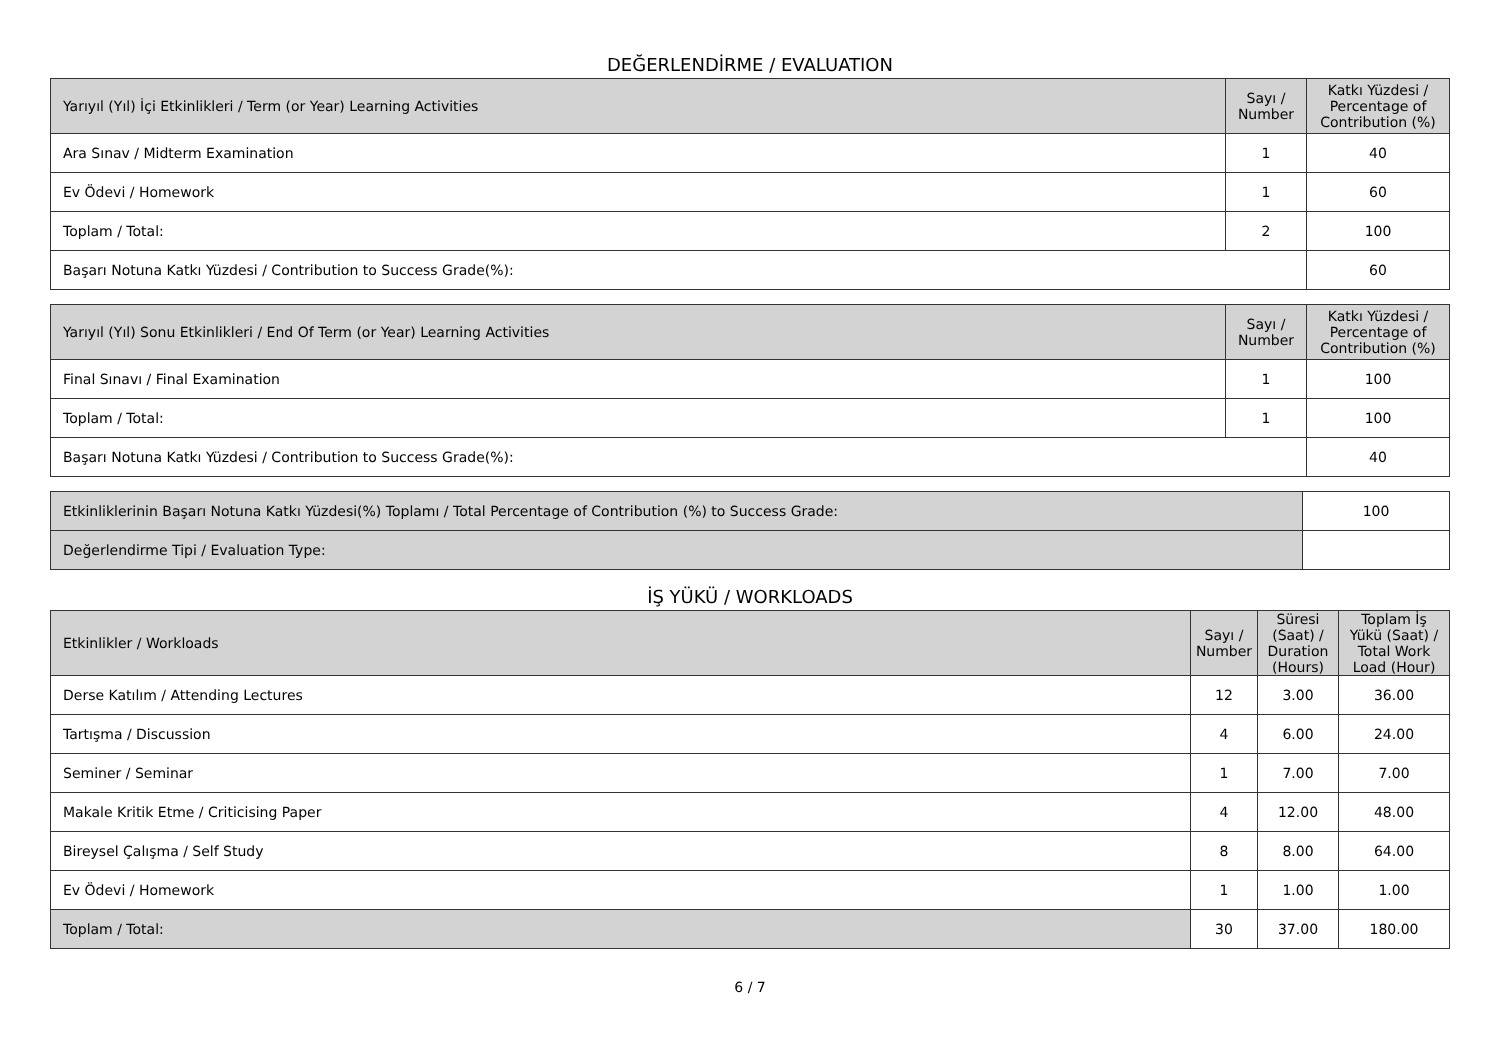DEĞERLENDİRME / EVALUATION
| Yarıyıl (Yıl) İçi Etkinlikleri / Term (or Year) Learning Activities | Sayı / Number | Katkı Yüzdesi / Percentage of Contribution (%) |
| --- | --- | --- |
| Ara Sınav / Midterm Examination | 1 | 40 |
| Ev Ödevi / Homework | 1 | 60 |
| Toplam / Total: | 2 | 100 |
| Başarı Notuna Katkı Yüzdesi / Contribution to Success Grade(%): | | 60 |
| Yarıyıl (Yıl) Sonu Etkinlikleri / End Of Term (or Year) Learning Activities | Sayı / Number | Katkı Yüzdesi / Percentage of Contribution (%) |
| --- | --- | --- |
| Final Sınavı / Final Examination | 1 | 100 |
| Toplam / Total: | 1 | 100 |
| Başarı Notuna Katkı Yüzdesi / Contribution to Success Grade(%): | | 40 |
| Etkinliklerinin Başarı Notuna Katkı Yüzdesi(%) Toplamı / Total Percentage of Contribution (%) to Success Grade: | 100 |
| Değerlendirme Tipi / Evaluation Type: | |
İŞ YÜKÜ / WORKLOADS
| Etkinlikler / Workloads | Sayı / Number | Süresi (Saat) / Duration (Hours) | Toplam İş Yükü (Saat) / Total Work Load (Hour) |
| --- | --- | --- | --- |
| Derse Katılım / Attending Lectures | 12 | 3.00 | 36.00 |
| Tartışma / Discussion | 4 | 6.00 | 24.00 |
| Seminer / Seminar | 1 | 7.00 | 7.00 |
| Makale Kritik Etme / Criticising Paper | 4 | 12.00 | 48.00 |
| Bireysel Çalışma / Self Study | 8 | 8.00 | 64.00 |
| Ev Ödevi / Homework | 1 | 1.00 | 1.00 |
| Toplam / Total: | 30 | 37.00 | 180.00 |
6 / 7